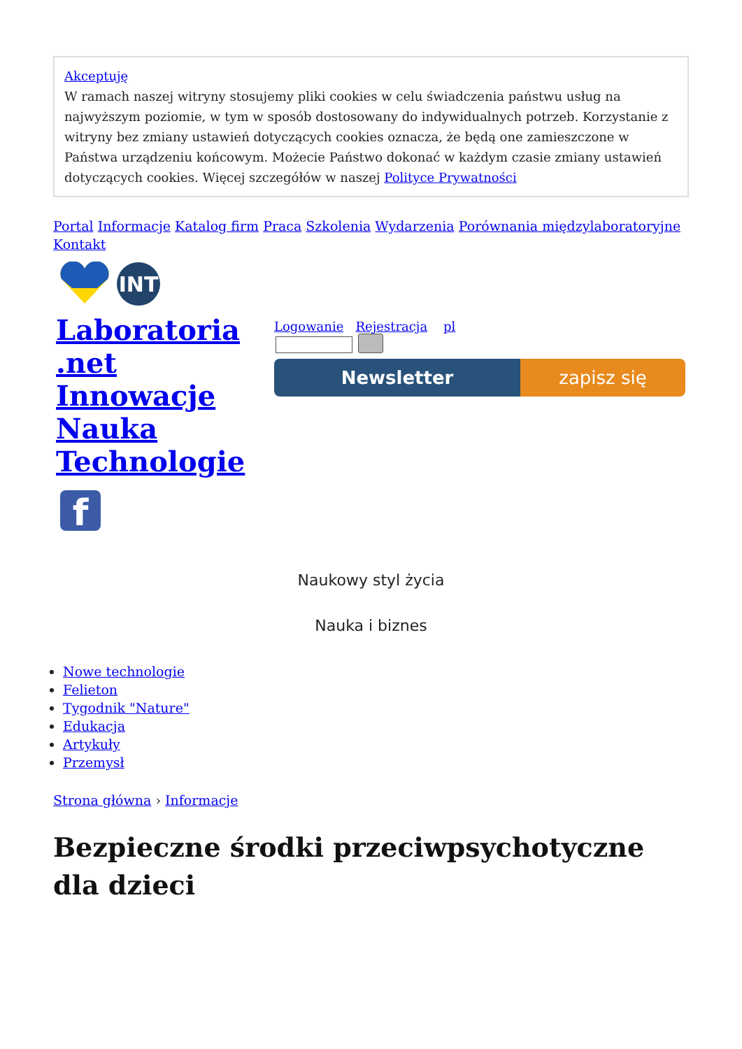Akceptuję
W ramach naszej witryny stosujemy pliki cookies w celu świadczenia państwu usług na najwyższym poziomie, w tym w sposób dostosowany do indywidualnych potrzeb. Korzystanie z witryny bez zmiany ustawień dotyczących cookies oznacza, że będą one zamieszczone w Państwa urządzeniu końcowym. Możecie Państwo dokonać w każdym czasie zmiany ustawień dotyczących cookies. Więcej szczegółów w naszej Polityce Prywatności
Portal Informacje Katalog firm Praca Szkolenia Wydarzenia Porównania międzylaboratoryjne Kontakt
INT
Laboratoria .net Innowacje Nauka Technologie
f
Logowanie Rejestracja pl
Newsletter zapisz się
Naukowy styl życia
Nauka i biznes
Nowe technologie
Felieton
Tygodnik "Nature"
Edukacja
Artykuły
Przemysł
Strona główna › Informacje
Bezpieczne środki przeciwpsychotyczne dla dzieci